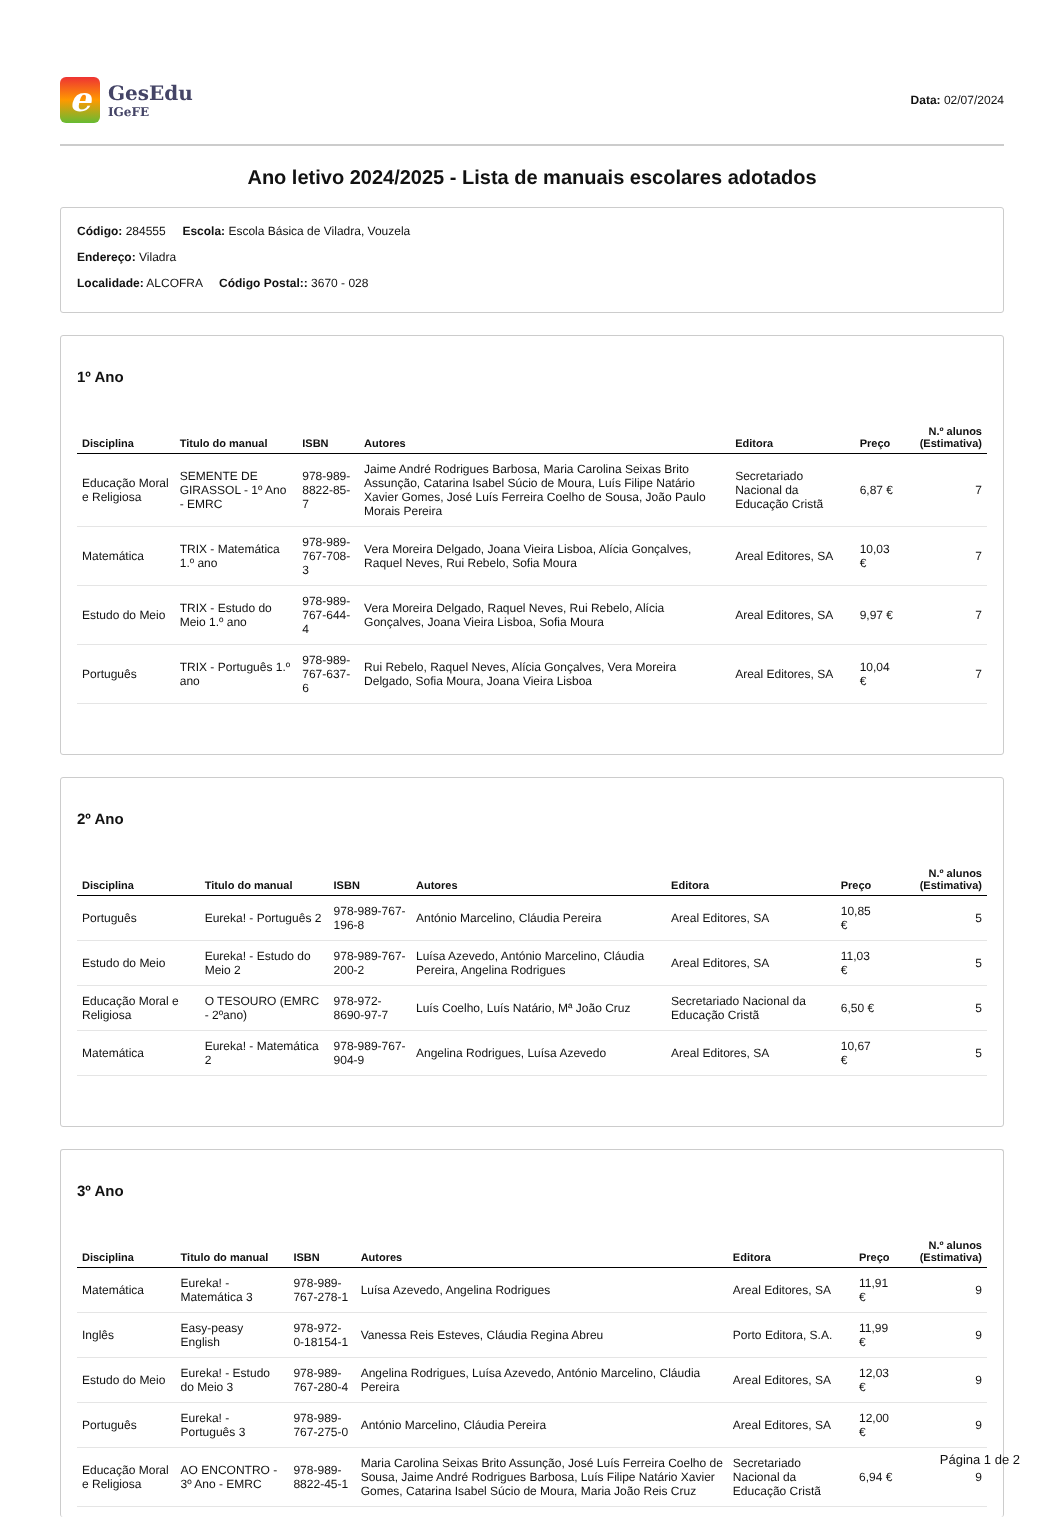e
GesEdu
IGeFE
Data: 02/07/2024
Ano letivo 2024/2025 - Lista de manuais escolares adotados
Código: 284555 Escola: Escola Básica de Viladra, Vouzela
Endereço: Viladra
Localidade: ALCOFRA Código Postal:: 3670 - 028
1º Ano
| Disciplina | Titulo do manual | ISBN | Autores | Editora | Preço | N.º alunos (Estimativa) |
| --- | --- | --- | --- | --- | --- | --- |
| Educação Moral e Religiosa | SEMENTE DE GIRASSOL - 1º Ano - EMRC | 978-989-8822-85-7 | Jaime André Rodrigues Barbosa, Maria Carolina Seixas Brito Assunção, Catarina Isabel Súcio de Moura, Luís Filipe Natário Xavier Gomes, José Luís Ferreira Coelho de Sousa, João Paulo Morais Pereira | Secretariado Nacional da Educação Cristã | 6,87 € | 7 |
| Matemática | TRIX - Matemática 1.º ano | 978-989-767-708-3 | Vera Moreira Delgado, Joana Vieira Lisboa, Alícia Gonçalves, Raquel Neves, Rui Rebelo, Sofia Moura | Areal Editores, SA | 10,03 € | 7 |
| Estudo do Meio | TRIX - Estudo do Meio 1.º ano | 978-989-767-644-4 | Vera Moreira Delgado, Raquel Neves, Rui Rebelo, Alícia Gonçalves, Joana Vieira Lisboa, Sofia Moura | Areal Editores, SA | 9,97 € | 7 |
| Português | TRIX - Português 1.º ano | 978-989-767-637-6 | Rui Rebelo, Raquel Neves, Alícia Gonçalves, Vera Moreira Delgado, Sofia Moura, Joana Vieira Lisboa | Areal Editores, SA | 10,04 € | 7 |
2º Ano
| Disciplina | Titulo do manual | ISBN | Autores | Editora | Preço | N.º alunos (Estimativa) |
| --- | --- | --- | --- | --- | --- | --- |
| Português | Eureka! - Português 2 | 978-989-767-196-8 | António Marcelino, Cláudia Pereira | Areal Editores, SA | 10,85 € | 5 |
| Estudo do Meio | Eureka! - Estudo do Meio 2 | 978-989-767-200-2 | Luísa Azevedo, António Marcelino, Cláudia Pereira, Angelina Rodrigues | Areal Editores, SA | 11,03 € | 5 |
| Educação Moral e Religiosa | O TESOURO (EMRC - 2ºano) | 978-972-8690-97-7 | Luís Coelho, Luís Natário, Mª João Cruz | Secretariado Nacional da Educação Cristã | 6,50 € | 5 |
| Matemática | Eureka! - Matemática 2 | 978-989-767-904-9 | Angelina Rodrigues, Luísa Azevedo | Areal Editores, SA | 10,67 € | 5 |
3º Ano
| Disciplina | Titulo do manual | ISBN | Autores | Editora | Preço | N.º alunos (Estimativa) |
| --- | --- | --- | --- | --- | --- | --- |
| Matemática | Eureka! - Matemática 3 | 978-989-767-278-1 | Luísa Azevedo, Angelina Rodrigues | Areal Editores, SA | 11,91 € | 9 |
| Inglês | Easy-peasy English | 978-972-0-18154-1 | Vanessa Reis Esteves, Cláudia Regina Abreu | Porto Editora, S.A. | 11,99 € | 9 |
| Estudo do Meio | Eureka! - Estudo do Meio 3 | 978-989-767-280-4 | Angelina Rodrigues, Luísa Azevedo, António Marcelino, Cláudia Pereira | Areal Editores, SA | 12,03 € | 9 |
| Português | Eureka! - Português 3 | 978-989-767-275-0 | António Marcelino, Cláudia Pereira | Areal Editores, SA | 12,00 € | 9 |
| Educação Moral e Religiosa | AO ENCONTRO - 3º Ano - EMRC | 978-989-8822-45-1 | Maria Carolina Seixas Brito Assunção, José Luís Ferreira Coelho de Sousa, Jaime André Rodrigues Barbosa, Luís Filipe Natário Xavier Gomes, Catarina Isabel Súcio de Moura, Maria João Reis Cruz | Secretariado Nacional da Educação Cristã | 6,94 € | 9 |
Página 1 de 2